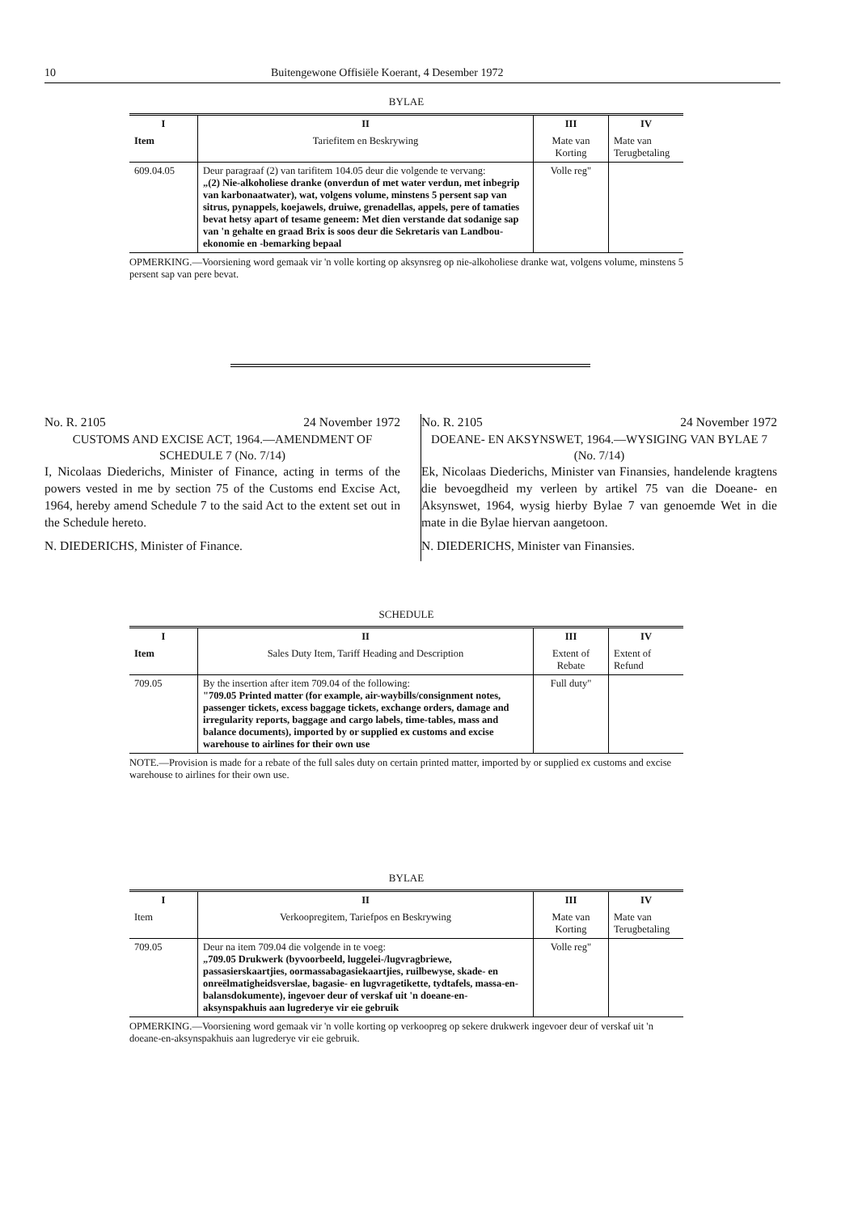10 Buitengewone Offisiële Koerant, 4 Desember 1972
BYLAE
| I | II | III | IV |
| --- | --- | --- | --- |
| Item | Tariefitem en Beskrywing | Mate van Korting | Mate van Terugbetaling |
| 609.04.05 | Deur paragraaf (2) van tarifitem 104.05 deur die volgende te vervang: „(2) Nie-alkoholiese dranke (onverdun of met water verdun, met inbegrip van karbonaatwater), wat, volgens volume, minstens 5 persent sap van sitrus, pynappels, koejawels, druiwe, grenadellas, appels, pere of tamaties bevat hetsy apart of tesame geneem: Met dien verstande dat sodanige sap van 'n gehalte en graad Brix is soos deur die Sekretaris van Landbou-ekonomie en -bemarking bepaal | Volle reg" | |
OPMERKING.—Voorsiening word gemaak vir 'n volle korting op aksynsreg op nie-alkoholiese dranke wat, volgens volume, minstens 5 persent sap van pere bevat.
No. R. 2105 24 November 1972
CUSTOMS AND EXCISE ACT, 1964.—AMENDMENT OF SCHEDULE 7 (No. 7/14)
I, Nicolaas Diederichs, Minister of Finance, acting in terms of the powers vested in me by section 75 of the Customs end Excise Act, 1964, hereby amend Schedule 7 to the said Act to the extent set out in the Schedule hereto.
N. DIEDERICHS, Minister of Finance.
No. R. 2105 24 November 1972
DOEANE- EN AKSYNSWET, 1964.—WYSIGING VAN BYLAE 7 (No. 7/14)
Ek, Nicolaas Diederichs, Minister van Finansies, handelende kragtens die bevoegdheid my verleen by artikel 75 van die Doeane- en Aksynswet, 1964, wysig hierby Bylae 7 van genoemde Wet in die mate in die Bylae hiervan aangetoon.
N. DIEDERICHS, Minister van Finansies.
SCHEDULE
| I | II | III | IV |
| --- | --- | --- | --- |
| Item | Sales Duty Item, Tariff Heading and Description | Extent of Rebate | Extent of Refund |
| 709.05 | By the insertion after item 709.04 of the following: "709.05 Printed matter (for example, air-waybills/consignment notes, passenger tickets, excess baggage tickets, exchange orders, damage and irregularity reports, baggage and cargo labels, time-tables, mass and balance documents), imported by or supplied ex customs and excise warehouse to airlines for their own use | Full duty" | |
NOTE.—Provision is made for a rebate of the full sales duty on certain printed matter, imported by or supplied ex customs and excise warehouse to airlines for their own use.
BYLAE
| I | II | III | IV |
| --- | --- | --- | --- |
| Item | Verkoopregitem, Tariefpos en Beskrywing | Mate van Korting | Mate van Terugbetaling |
| 709.05 | Deur na item 709.04 die volgende in te voeg: „709.05 Drukwerk (byvoorbeeld, luggelei-/lugvragbriewe, passasierskaartjies, oormassabagasiekaartjies, ruilbewyse, skade- en onreëlmatigheidsverslae, bagasie- en lugvragetikette, tydtafels, massa-en-balansdokumente), ingevoer deur of verskaf uit 'n doeane-en-aksynspakhuis aan lugrederye vir eie gebruik | Volle reg" | |
OPMERKING.—Voorsiening word gemaak vir 'n volle korting op verkoopreg op sekere drukwerk ingevoer deur of verskaf uit 'n doeane-en-aksynspakhuis aan lugrederye vir eie gebruik.